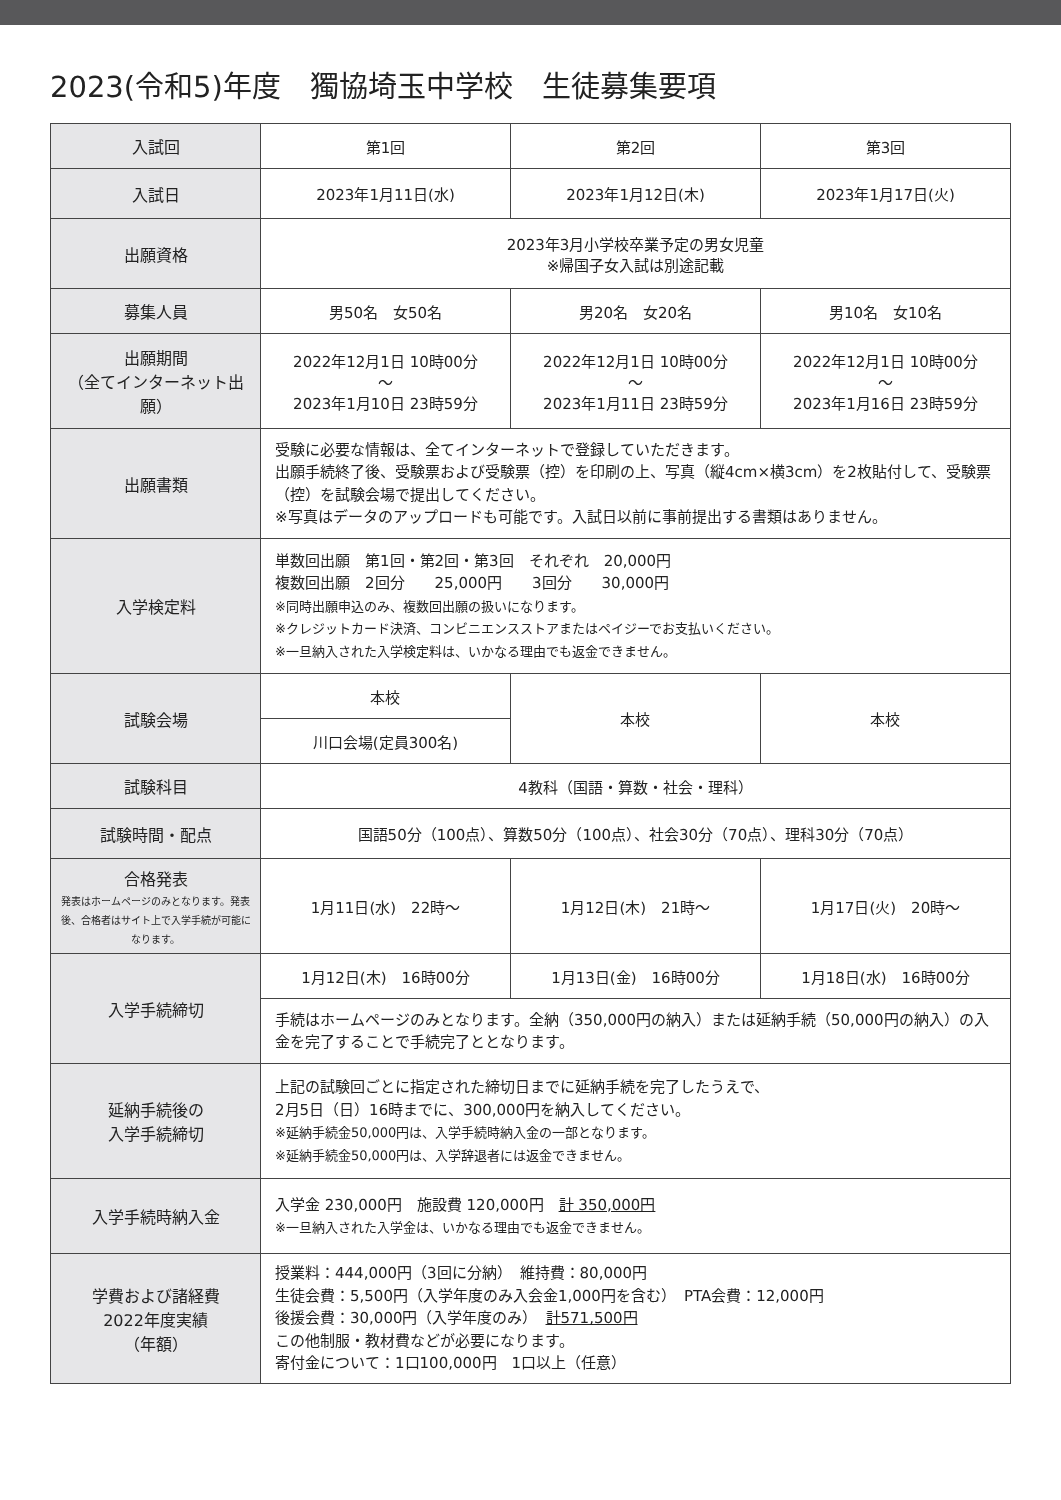2023(令和5)年度　獨協埼玉中学校　生徒募集要項
| 入試回 | 第1回 | 第2回 | 第3回 |
| 入試日 | 2023年1月11日(水) | 2023年1月12日(木) | 2023年1月17日(火) |
| 出願資格 | 2023年3月小学校卒業予定の男女児童 ※帰国子女入試は別途記載 | | |
| 募集人員 | 男50名 女50名 | 男20名 女20名 | 男10名 女10名 |
| 出願期間 （全てインターネット出願） | 2022年12月1日 10時00分 ～ 2023年1月10日 23時59分 | 2022年12月1日 10時00分 ～ 2023年1月11日 23時59分 | 2022年12月1日 10時00分 ～ 2023年1月16日 23時59分 |
| 出願書類 | 受験に必要な情報は、全てインターネットで登録していただきます。 出願手続終了後、受験票および受験票（控）を印刷の上、写真（縦4cm×横3cm）を2枚貼付して、受験票（控）を試験会場で提出してください。 ※写真はデータのアップロードも可能です。入試日以前に事前提出する書類はありません。 | | |
| 入学検定料 | 単数回出願 第1回・第2回・第3回 それぞれ 20,000円 複数回出願 2回分 25,000円 3回分 30,000円 ※同時出願申込のみ、複数回出願の扱いになります。 ※クレジットカード決済、コンビニエンスストアまたはペイジーでお支払いください。 ※一旦納入された入学検定料は、いかなる理由でも返金できません。 | | |
| 試験会場 | 本校 | 本校 | 本校 |
| | 川口会場(定員300名) | | |
| 試験科目 | 4教科（国語・算数・社会・理科） | | |
| 試験時間・配点 | 国語50分（100点）、算数50分（100点）、社会30分（70点）、理科30分（70点） | | |
| 合格発表 発表はホームページのみとなります。発表後、合格者はサイト上で入学手続が可能になります。 | 1月11日(水) 22時～ | 1月12日(木) 21時～ | 1月17日(火) 20時～ |
| 入学手続締切 | 1月12日(木) 16時00分 | 1月13日(金) 16時00分 | 1月18日(水) 16時00分 |
| | 手続はホームページのみとなります。全納（350,000円の納入）または延納手続（50,000円の納入）の入金を完了することで手続完了ととなります。 | | |
| 延納手続後の 入学手続締切 | 上記の試験回ごとに指定された締切日までに延納手続を完了したうえで、 2月5日（日）16時までに、300,000円を納入してください。 ※延納手続金50,000円は、入学手続時納入金の一部となります。 ※延納手続金50,000円は、入学辞退者には返金できません。 | | |
| 入学手続時納入金 | 入学金 230,000円 施設費 120,000円 計 350,000円 ※一旦納入された入学金は、いかなる理由でも返金できません。 | | |
| 学費および諸経費 2022年度実績 （年額） | 授業料：444,000円（3回に分納） 維持費：80,000円 生徒会費：5,500円（入学年度のみ入会金1,000円を含む） PTA会費：12,000円 後援会費：30,000円（入学年度のみ） 計571,500円 この他制服・教材費などが必要になります。 寄付金について：1口100,000円 1口以上（任意） | | |